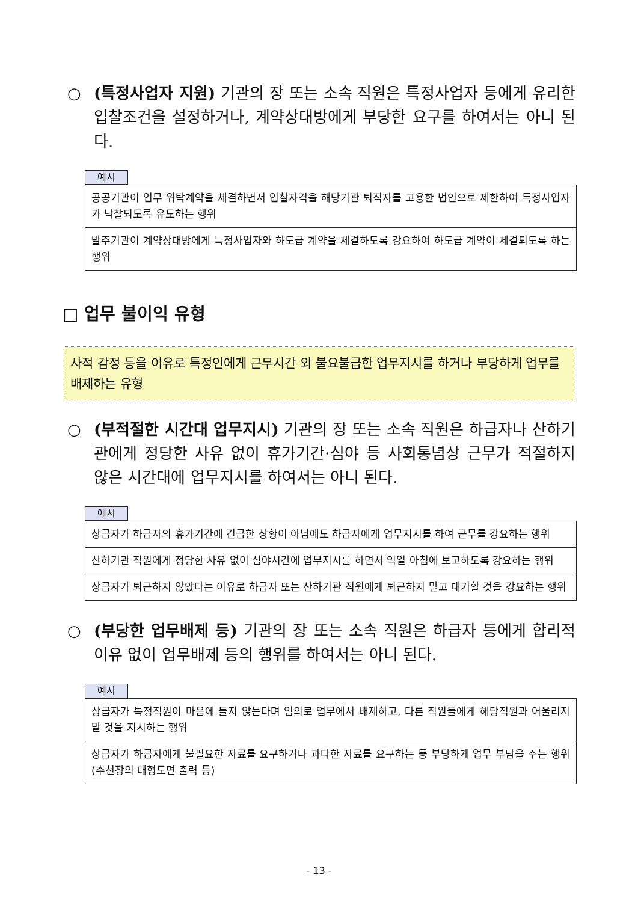○ (특정사업자 지원) 기관의 장 또는 소속 직원은 특정사업자 등에게 유리한 입찰조건을 설정하거나, 계약상대방에게 부당한 요구를 하여서는 아니 된다.
예시
| 공공기관이 업무 위탁계약을 체결하면서 입찰자격을 해당기관 퇴직자를 고용한 법인으로 제한하여 특정사업자가 낙찰되도록 유도하는 행위 |
| 발주기관이 계약상대방에게 특정사업자와 하도급 계약을 체결하도록 강요하여 하도급 계약이 체결되도록 하는 행위 |
□ 업무 불이익 유형
사적 감정 등을 이유로 특정인에게 근무시간 외 불요불급한 업무지시를 하거나 부당하게 업무를 배제하는 유형
○ (부적절한 시간대 업무지시) 기관의 장 또는 소속 직원은 하급자나 산하기관에게 정당한 사유 없이 휴가기간·심야 등 사회통념상 근무가 적절하지 않은 시간대에 업무지시를 하여서는 아니 된다.
예시
| 상급자가 하급자의 휴가기간에 긴급한 상황이 아님에도 하급자에게 업무지시를 하여 근무를 강요하는 행위 |
| 산하기관 직원에게 정당한 사유 없이 심야시간에 업무지시를 하면서 익일 아침에 보고하도록 강요하는 행위 |
| 상급자가 퇴근하지 않았다는 이유로 하급자 또는 산하기관 직원에게 퇴근하지 말고 대기할 것을 강요하는 행위 |
○ (부당한 업무배제 등) 기관의 장 또는 소속 직원은 하급자 등에게 합리적 이유 없이 업무배제 등의 행위를 하여서는 아니 된다.
예시
| 상급자가 특정직원이 마음에 들지 않는다며 임의로 업무에서 배제하고, 다른 직원들에게 해당직원과 어울리지 말 것을 지시하는 행위 |
| 상급자가 하급자에게 불필요한 자료를 요구하거나 과다한 자료를 요구하는 등 부당하게 업무 부담을 주는 행위(수천장의 대형도면 출력 등) |
- 13 -